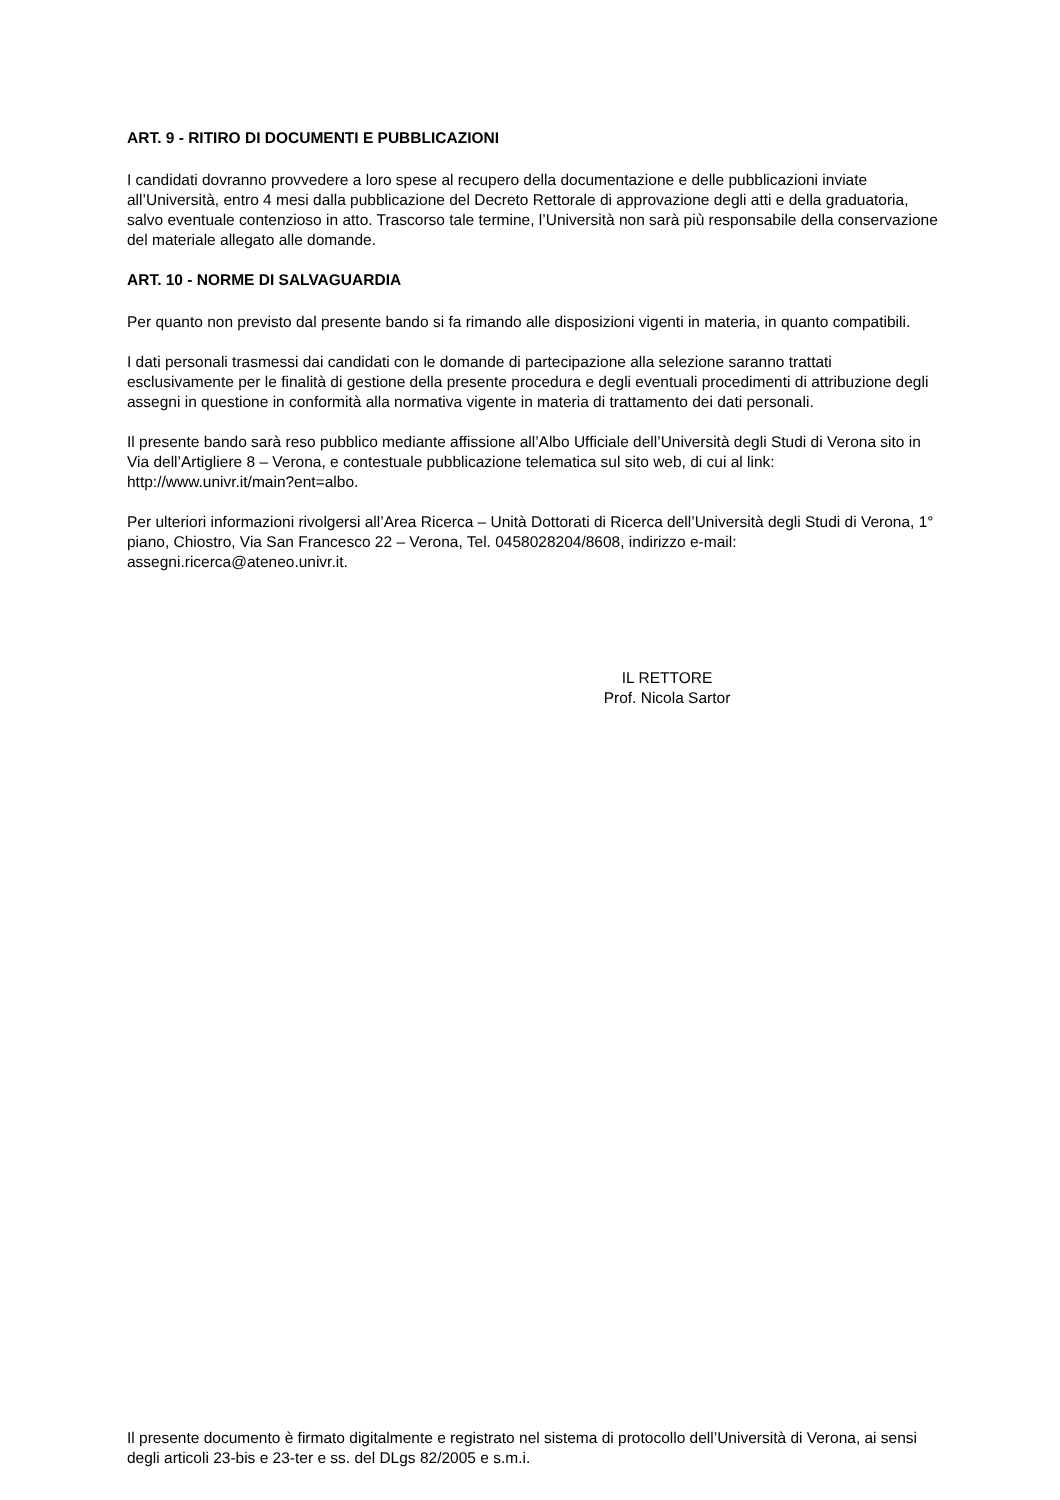ART. 9 - RITIRO DI DOCUMENTI E PUBBLICAZIONI
I candidati dovranno provvedere a loro spese al recupero della documentazione e delle pubblicazioni inviate all’Università, entro 4 mesi dalla pubblicazione del Decreto Rettorale di approvazione degli atti e della graduatoria, salvo eventuale contenzioso in atto. Trascorso tale termine, l’Università non sarà più responsabile della conservazione del materiale allegato alle domande.
ART. 10 - NORME DI SALVAGUARDIA
Per quanto non previsto dal presente bando si fa rimando alle disposizioni vigenti in materia, in quanto compatibili.
I dati personali trasmessi dai candidati con le domande di partecipazione alla selezione saranno trattati esclusivamente per le finalità di gestione della presente procedura e degli eventuali procedimenti di attribuzione degli assegni in questione in conformità alla normativa vigente in materia di trattamento dei dati personali.
Il presente bando sarà reso pubblico mediante affissione all’Albo Ufficiale dell’Università degli Studi di Verona sito in Via dell’Artigliere 8 – Verona, e contestuale pubblicazione telematica sul sito web, di cui al link: http://www.univr.it/main?ent=albo.
Per ulteriori informazioni rivolgersi all’Area Ricerca – Unità Dottorati di Ricerca dell’Università degli Studi di Verona, 1° piano, Chiostro, Via San Francesco 22 – Verona, Tel. 0458028204/8608, indirizzo e-mail: assegni.ricerca@ateneo.univr.it.
IL RETTORE
Prof. Nicola Sartor
Il presente documento è firmato digitalmente e registrato nel sistema di protocollo dell’Università di Verona, ai sensi degli articoli 23-bis e 23-ter e ss. del DLgs 82/2005 e s.m.i.